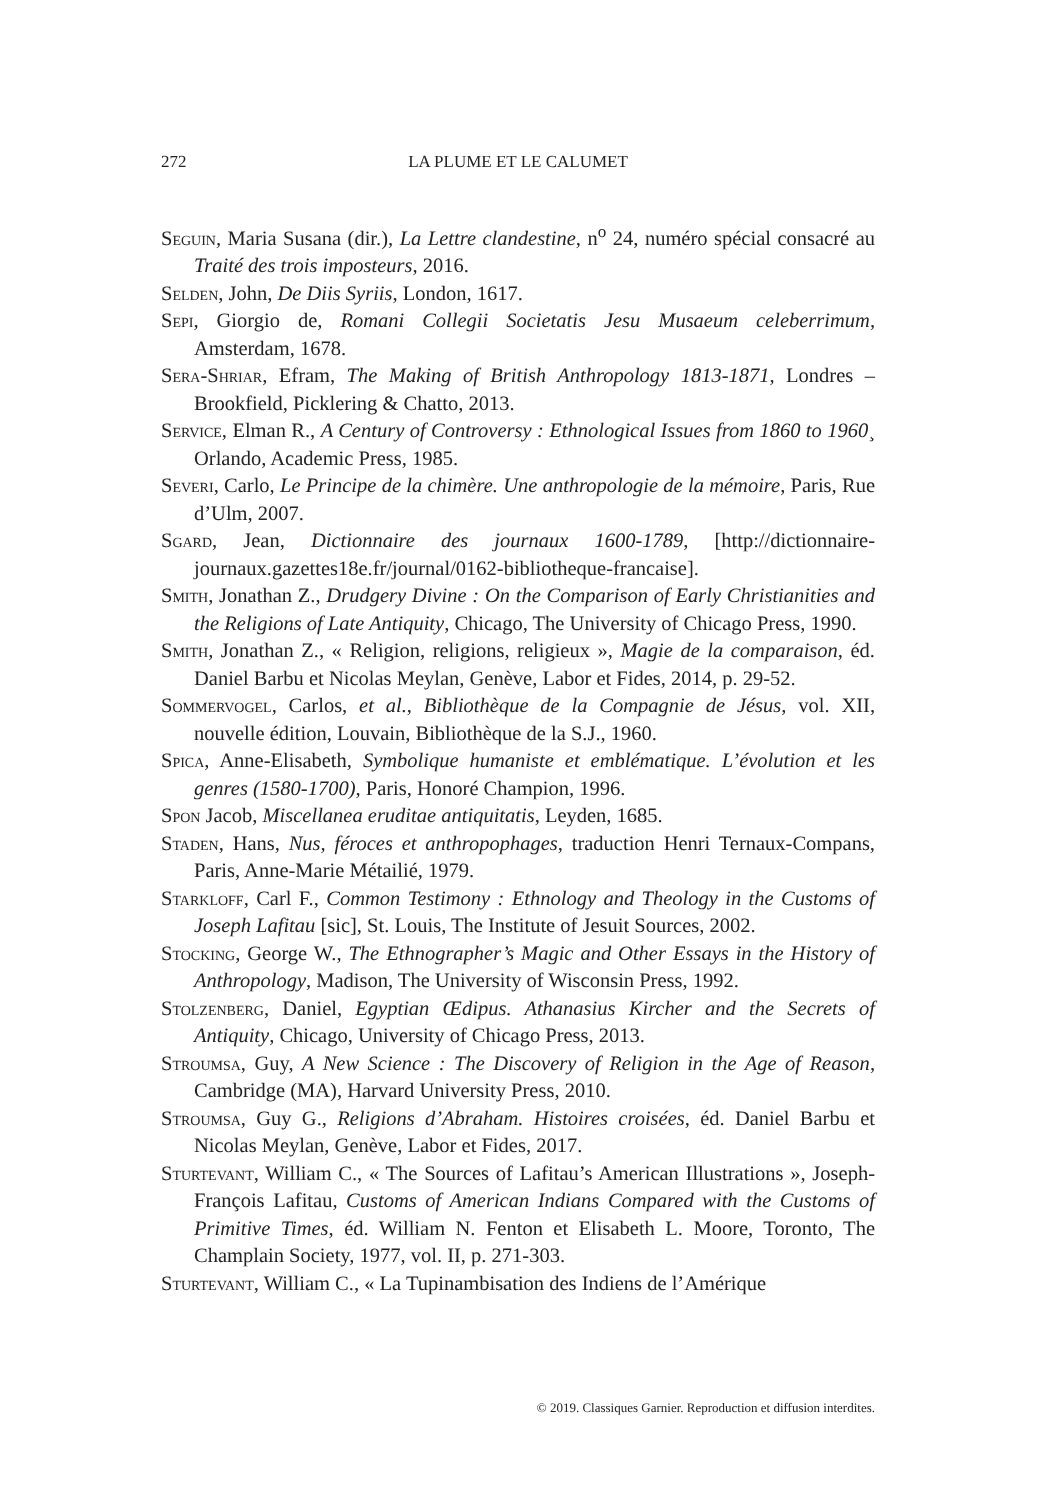272 LA PLUME ET LE CALUMET
Seguin, Maria Susana (dir.), La Lettre clandestine, n<sup>o</sup> 24, numéro spécial consacré au Traité des trois imposteurs, 2016.
Selden, John, De Diis Syriis, London, 1617.
Sepi, Giorgio de, Romani Collegii Societatis Jesu Musaeum celeberrimum, Amsterdam, 1678.
Sera-Shriar, Efram, The Making of British Anthropology 1813-1871, Londres – Brookfield, Picklering & Chatto, 2013.
Service, Elman R., A Century of Controversy : Ethnological Issues from 1860 to 1960¸ Orlando, Academic Press, 1985.
Severi, Carlo, Le Principe de la chimère. Une anthropologie de la mémoire, Paris, Rue d’Ulm, 2007.
Sgard, Jean, Dictionnaire des journaux 1600-1789, [http://dictionnaire-journaux.gazettes18e.fr/journal/0162-bibliotheque-francaise].
Smith, Jonathan Z., Drudgery Divine : On the Comparison of Early Christianities and the Religions of Late Antiquity, Chicago, The University of Chicago Press, 1990.
Smith, Jonathan Z., « Religion, religions, religieux », Magie de la comparaison, éd. Daniel Barbu et Nicolas Meylan, Genève, Labor et Fides, 2014, p. 29-52.
Sommervogel, Carlos, et al., Bibliothèque de la Compagnie de Jésus, vol. XII, nouvelle édition, Louvain, Bibliothèque de la S.J., 1960.
Spica, Anne-Elisabeth, Symbolique humaniste et emblématique. L’évolution et les genres (1580-1700), Paris, Honoré Champion, 1996.
Spon Jacob, Miscellanea eruditae antiquitatis, Leyden, 1685.
Staden, Hans, Nus, féroces et anthropophages, traduction Henri Ternaux-Compans, Paris, Anne-Marie Métailié, 1979.
Starkloff, Carl F., Common Testimony : Ethnology and Theology in the Customs of Joseph Lafitau [sic], St. Louis, The Institute of Jesuit Sources, 2002.
Stocking, George W., The Ethnographer’s Magic and Other Essays in the History of Anthropology, Madison, The University of Wisconsin Press, 1992.
Stolzenberg, Daniel, Egyptian Œdipus. Athanasius Kircher and the Secrets of Antiquity, Chicago, University of Chicago Press, 2013.
Stroumsa, Guy, A New Science : The Discovery of Religion in the Age of Reason, Cambridge (MA), Harvard University Press, 2010.
Stroumsa, Guy G., Religions d’Abraham. Histoires croisées, éd. Daniel Barbu et Nicolas Meylan, Genève, Labor et Fides, 2017.
Sturtevant, William C., « The Sources of Lafitau’s American Illustrations », Joseph-François Lafitau, Customs of American Indians Compared with the Customs of Primitive Times, éd. William N. Fenton et Elisabeth L. Moore, Toronto, The Champlain Society, 1977, vol. II, p. 271-303.
Sturtevant, William C., « La Tupinambisation des Indiens de l’Amérique
© 2019. Classiques Garnier. Reproduction et diffusion interdites.